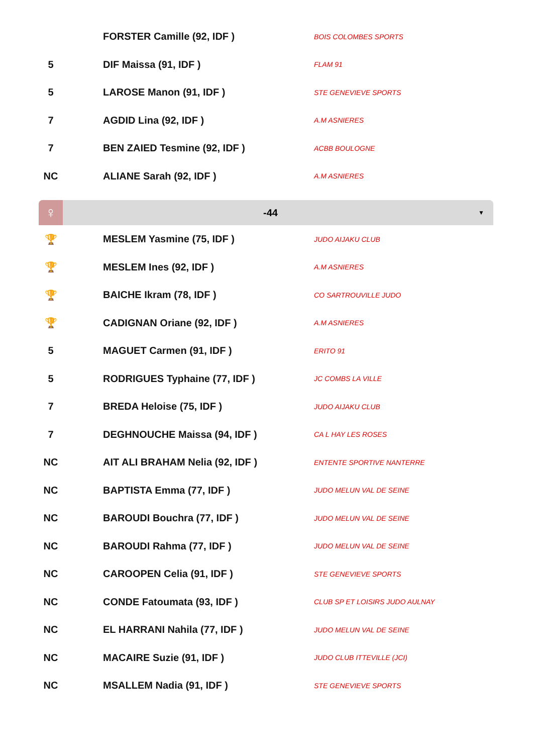| | FORSTER Camille (92, IDF ) | BOIS COLOMBES SPORTS |
| 5 | DIF Maissa (91, IDF ) | FLAM 91 |
| 5 | LAROSE Manon (91, IDF ) | STE GENEVIEVE SPORTS |
| 7 | AGDID Lina (92, IDF ) | A.M ASNIERES |
| 7 | BEN ZAIED Tesmine (92, IDF ) | ACBB BOULOGNE |
| NC | ALIANE Sarah (92, IDF ) | A.M ASNIERES |
♀
-44
▼
| 🏆 | MESLEM Yasmine (75, IDF ) | JUDO AIJAKU CLUB |
| 🏆 | MESLEM Ines (92, IDF ) | A.M ASNIERES |
| 🏆 | BAICHE Ikram (78, IDF ) | CO SARTROUVILLE JUDO |
| 🏆 | CADIGNAN Oriane (92, IDF ) | A.M ASNIERES |
| 5 | MAGUET Carmen (91, IDF ) | ERITO 91 |
| 5 | RODRIGUES Typhaine (77, IDF ) | JC COMBS LA VILLE |
| 7 | BREDA Heloise (75, IDF ) | JUDO AIJAKU CLUB |
| 7 | DEGHNOUCHE Maissa (94, IDF ) | CA L HAY LES ROSES |
| NC | AIT ALI BRAHAM Nelia (92, IDF ) | ENTENTE SPORTIVE NANTERRE |
| NC | BAPTISTA Emma (77, IDF ) | JUDO MELUN VAL DE SEINE |
| NC | BAROUDI Bouchra (77, IDF ) | JUDO MELUN VAL DE SEINE |
| NC | BAROUDI Rahma (77, IDF ) | JUDO MELUN VAL DE SEINE |
| NC | CAROOPEN Celia (91, IDF ) | STE GENEVIEVE SPORTS |
| NC | CONDE Fatoumata (93, IDF ) | CLUB SP ET LOISIRS JUDO AULNAY |
| NC | EL HARRANI Nahila (77, IDF ) | JUDO MELUN VAL DE SEINE |
| NC | MACAIRE Suzie (91, IDF ) | JUDO CLUB ITTEVILLE (JCI) |
| NC | MSALLEM Nadia (91, IDF ) | STE GENEVIEVE SPORTS |